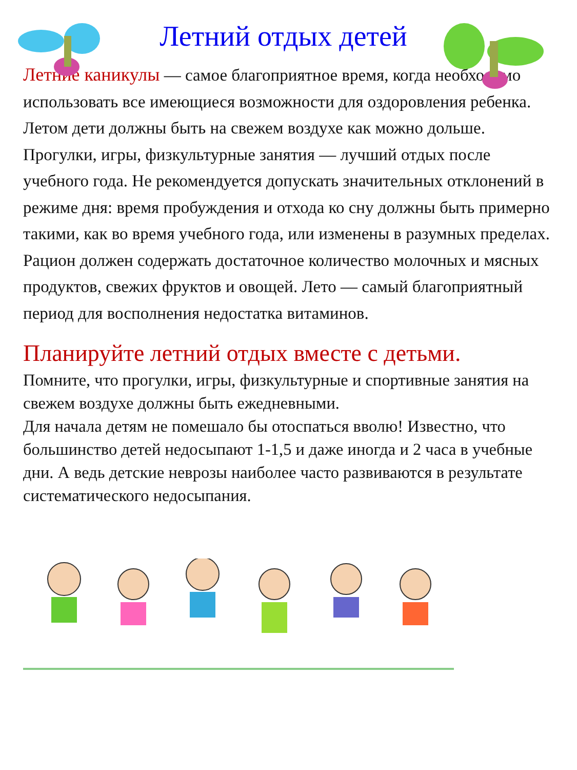Летний отдых детей
Летние каникулы — самое благоприятное время, когда необходимо использовать все имеющиеся возможности для оздоровления ребенка. Летом дети должны быть на свежем воздухе как можно дольше. Прогулки, игры, физкультурные занятия — лучший отдых после учебного года. Не рекомендуется допускать значительных отклонений в режиме дня: время пробуждения и отхода ко сну должны быть примерно такими, как во время учебного года, или изменены в разумных пределах. Рацион должен содержать достаточное количество молочных и мясных продуктов, свежих фруктов и овощей. Лето — самый благоприятный период для восполнения недостатка витаминов.
Планируйте летний отдых вместе с детьми.
Помните, что прогулки, игры, физкультурные и спортивные занятия на свежем воздухе должны быть ежедневными.
Для начала детям не помешало бы отоспаться вволю! Известно, что большинство детей недосыпают 1-1,5 и даже иногда и 2 часа в учебные дни. А ведь детские неврозы наиболее часто развиваются в результате систематического недосыпания.